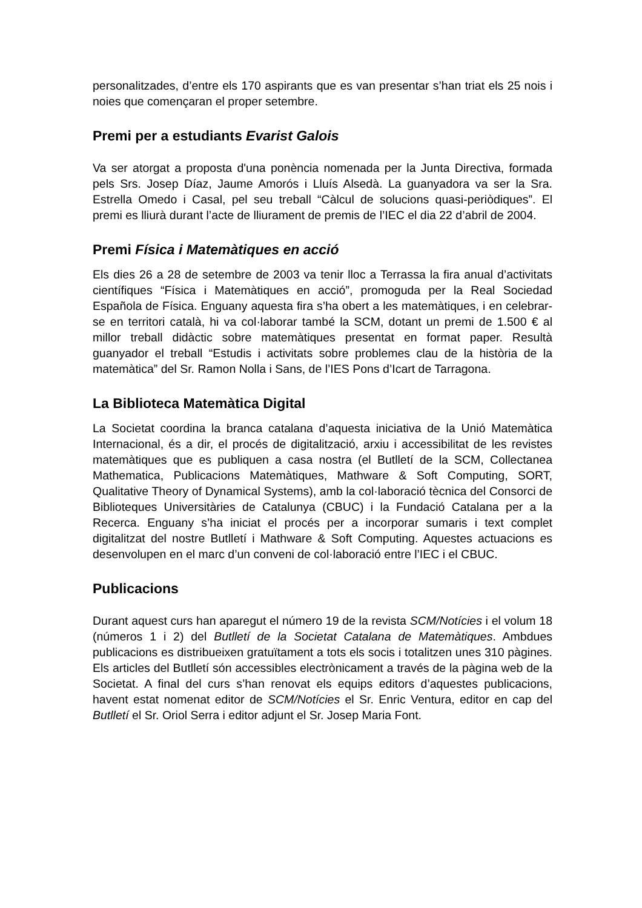personalitzades, d’entre els 170 aspirants que es van presentar s’han triat els 25 nois i noies que començaran el proper setembre.
Premi per a estudiants Evarist Galois
Va ser atorgat a proposta d'una ponència nomenada per la Junta Directiva, formada pels Srs. Josep Díaz, Jaume Amorós i Lluís Alsedà. La guanyadora va ser la Sra. Estrella Omedo i Casal, pel seu treball “Càlcul de solucions quasi-periòdiques”. El premi es lliurà durant l’acte de lliurament de premis de l’IEC el dia 22 d’abril de 2004.
Premi Física i Matemàtiques en acció
Els dies 26 a 28 de setembre de 2003 va tenir lloc a Terrassa la fira anual d’activitats científiques “Física i Matemàtiques en acció”, promoguda per la Real Sociedad Española de Física. Enguany aquesta fira s’ha obert a les matemàtiques, i en celebrar-se en territori català, hi va col·laborar també la SCM, dotant un premi de 1.500 € al millor treball didàctic sobre matemàtiques presentat en format paper. Resultà guanyador el treball “Estudis i activitats sobre problemes clau de la història de la matemàtica” del Sr. Ramon Nolla i Sans, de l’IES Pons d’Icart de Tarragona.
La Biblioteca Matemàtica Digital
La Societat coordina la branca catalana d’aquesta iniciativa de la Unió Matemàtica Internacional, és a dir, el procés de digitalització, arxiu i accessibilitat de les revistes matemàtiques que es publiquen a casa nostra (el Butlletí de la SCM, Collectanea Mathematica, Publicacions Matemàtiques, Mathware & Soft Computing, SORT, Qualitative Theory of Dynamical Systems), amb la col·laboració tècnica del Consorci de Biblioteques Universitàries de Catalunya (CBUC) i la Fundació Catalana per a la Recerca. Enguany s’ha iniciat el procés per a incorporar sumaris i text complet digitalitzat del nostre Butlletí i Mathware & Soft Computing. Aquestes actuacions es desenvolupen en el marc d’un conveni de col·laboració entre l’IEC i el CBUC.
Publicacions
Durant aquest curs han aparegut el número 19 de la revista SCM/Notícies i el volum 18 (números 1 i 2) del Butlletí de la Societat Catalana de Matemàtiques. Ambdues publicacions es distribueixen gratuïtament a tots els socis i totalitzen unes 310 pàgines. Els articles del Butlletí són accessibles electrònicament a través de la pàgina web de la Societat. A final del curs s’han renovat els equips editors d’aquestes publicacions, havent estat nomenat editor de SCM/Notícies el Sr. Enric Ventura, editor en cap del Butlletí el Sr. Oriol Serra i editor adjunt el Sr. Josep Maria Font.